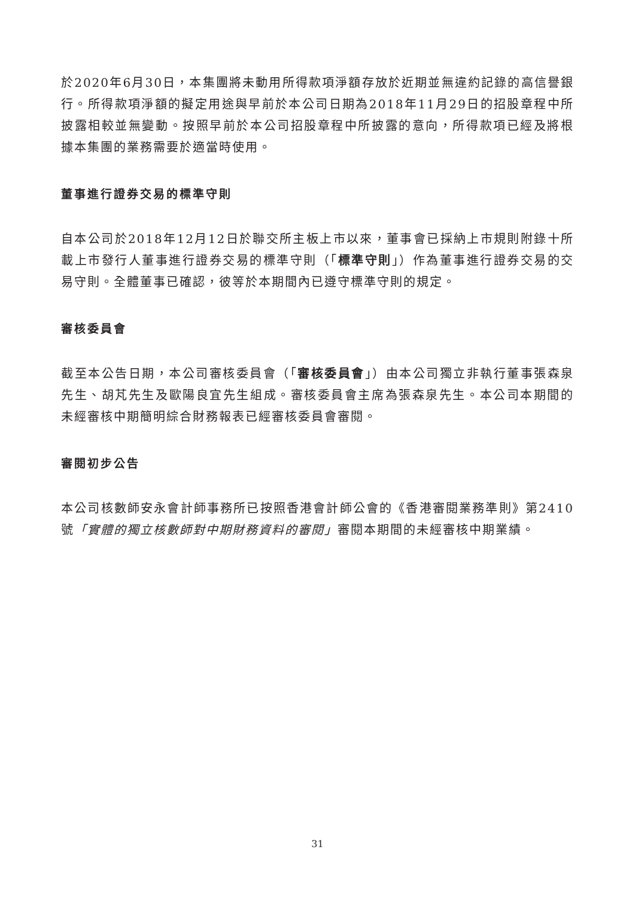於2020年6月30日，本集團將未動用所得款項淨額存放於近期並無違約記錄的高信譽銀行。所得款項淨額的擬定用途與早前於本公司日期為2018年11月29日的招股章程中所披露相較並無變動。按照早前於本公司招股章程中所披露的意向，所得款項已經及將根據本集團的業務需要於適當時使用。
董事進行證券交易的標準守則
自本公司於2018年12月12日於聯交所主板上市以來，董事會已採納上市規則附錄十所載上市發行人董事進行證券交易的標準守則（「標準守則」）作為董事進行證券交易的交易守則。全體董事已確認，彼等於本期間內已遵守標準守則的規定。
審核委員會
截至本公告日期，本公司審核委員會（「審核委員會」）由本公司獨立非執行董事張森泉先生、胡芃先生及歐陽良宜先生組成。審核委員會主席為張森泉先生。本公司本期間的未經審核中期簡明綜合財務報表已經審核委員會審閱。
審閱初步公告
本公司核數師安永會計師事務所已按照香港會計師公會的《香港審閱業務準則》第2410號「實體的獨立核數師對中期財務資料的審閱」審閱本期間的未經審核中期業績。
31